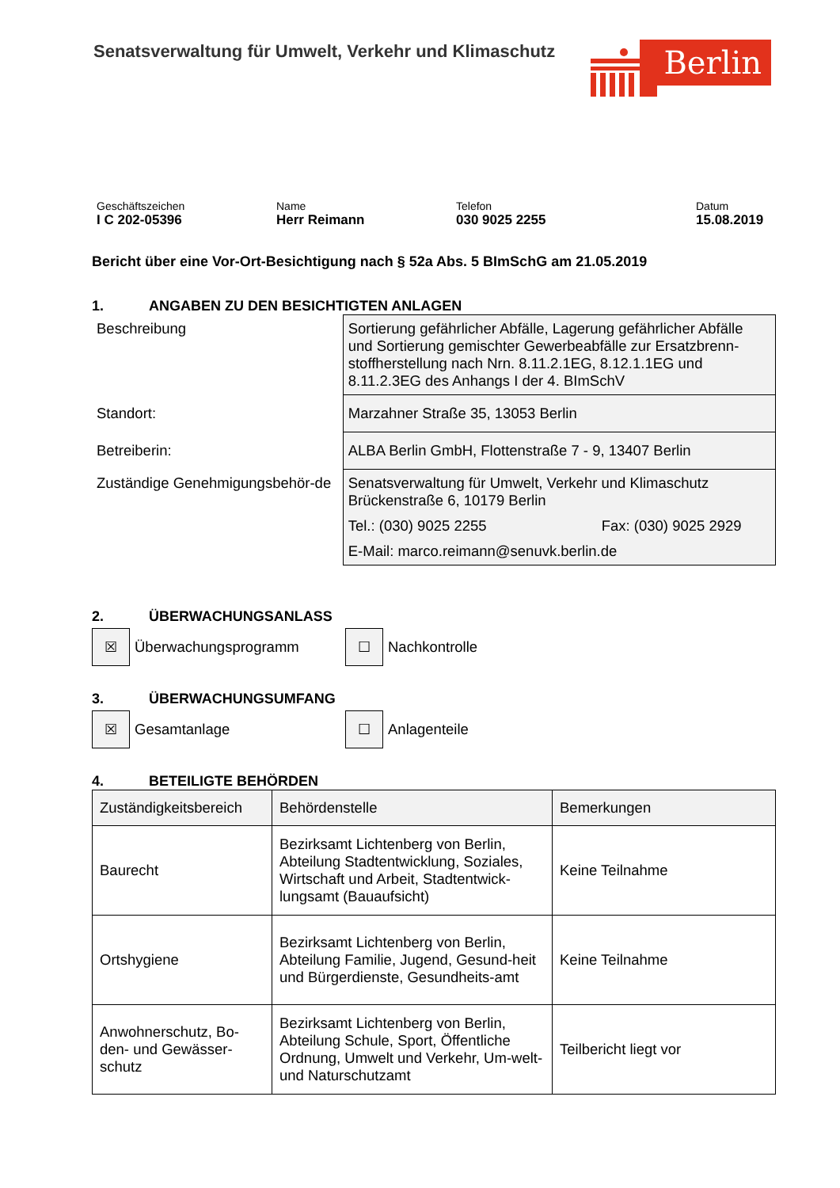Senatsverwaltung für Umwelt, Verkehr und Klimaschutz
Berlin
Geschäftszeichen
I C 202-05396
Name
Herr Reimann
Telefon
030 9025 2255
Datum
15.08.2019
Bericht über eine Vor-Ort-Besichtigung nach § 52a Abs. 5 BImSchG am 21.05.2019
1. ANGABEN ZU DEN BESICHTIGTEN ANLAGEN
| Beschreibung | Sortierung gefährlicher Abfälle, Lagerung gefährlicher Abfälle und Sortierung gemischter Gewerbeabfälle zur Ersatzbrenn-stoffherstellung nach Nrn. 8.11.2.1EG, 8.12.1.1EG und 8.11.2.3EG des Anhangs I der 4. BImSchV |
| Standort: | Marzahner Straße 35, 13053 Berlin |
| Betreiberin: | ALBA Berlin GmbH, Flottenstraße 7 - 9, 13407 Berlin |
| Zuständige Genehmigungsbehör-de | Senatsverwaltung für Umwelt, Verkehr und Klimaschutz Brückenstraße 6, 10179 Berlin Tel.: (030) 9025 2255 Fax: (030) 9025 2929 E-Mail: marco.reimann@senuvk.berlin.de |
2. ÜBERWACHUNGSANLASS
☒
Überwachungsprogramm
☐
Nachkontrolle
3. ÜBERWACHUNGSUMFANG
☒
Gesamtanlage
☐
Anlagenteile
4. BETEILIGTE BEHÖRDEN
| Zuständigkeitsbereich | Behördenstelle | Bemerkungen |
| Baurecht | Bezirksamt Lichtenberg von Berlin, Abteilung Stadtentwicklung, Soziales, Wirtschaft und Arbeit, Stadtentwick-lungsamt (Bauaufsicht) | Keine Teilnahme |
| Ortshygiene | Bezirksamt Lichtenberg von Berlin, Abteilung Familie, Jugend, Gesund-heit und Bürgerdienste, Gesundheits-amt | Keine Teilnahme |
| Anwohnerschutz, Bo-den- und Gewässer-schutz | Bezirksamt Lichtenberg von Berlin, Abteilung Schule, Sport, Öffentliche Ordnung, Umwelt und Verkehr, Um-welt- und Naturschutzamt | Teilbericht liegt vor |